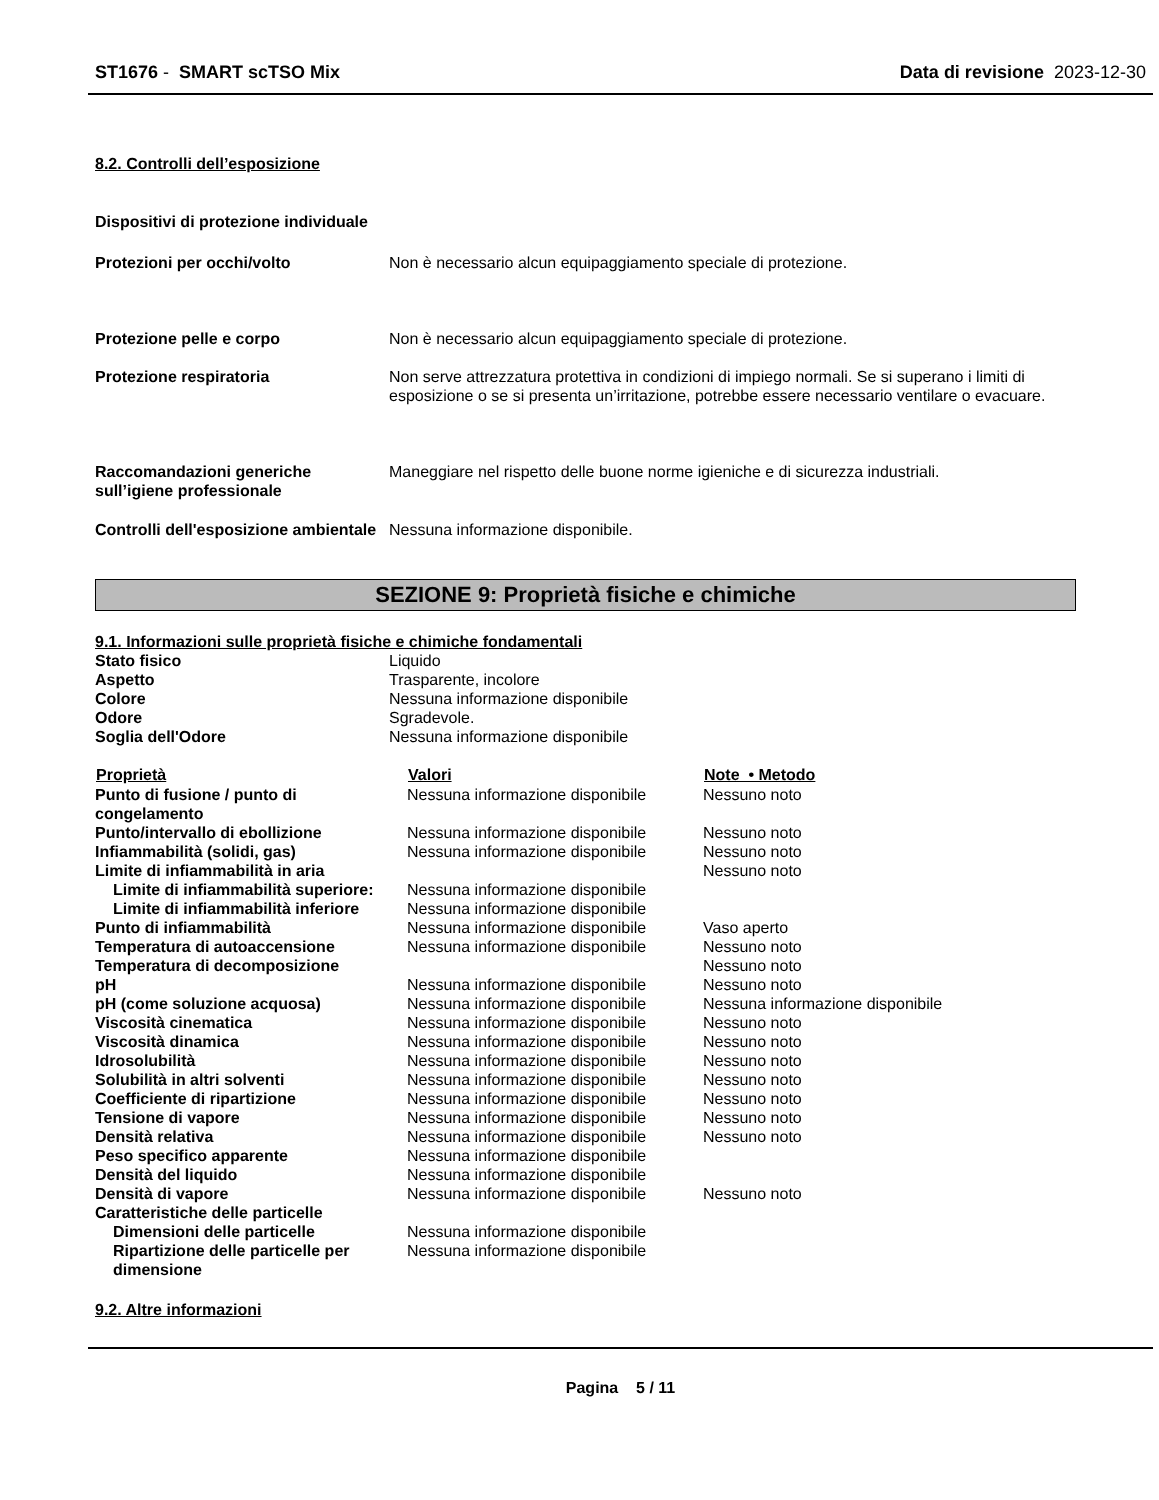ST1676 - SMART scTSO Mix Data di revisione 2023-12-30
8.2. Controlli dell’esposizione
Dispositivi di protezione individuale
| Protezioni per occhi/volto | Non è necessario alcun equipaggiamento speciale di protezione. |
| Protezione pelle e corpo | Non è necessario alcun equipaggiamento speciale di protezione. |
| Protezione respiratoria | Non serve attrezzatura protettiva in condizioni di impiego normali. Se si superano i limiti di esposizione o se si presenta un’irritazione, potrebbe essere necessario ventilare o evacuare. |
| Raccomandazioni generiche sull’igiene professionale | Maneggiare nel rispetto delle buone norme igieniche e di sicurezza industriali. |
| Controlli dell'esposizione ambientale | Nessuna informazione disponibile. |
SEZIONE 9: Proprietà fisiche e chimiche
9.1. Informazioni sulle proprietà fisiche e chimiche fondamentali
| Stato fisico | Liquido |
| Aspetto | Trasparente, incolore |
| Colore | Nessuna informazione disponibile |
| Odore | Sgradevole. |
| Soglia dell'Odore | Nessuna informazione disponibile |
| Proprietà | Valori | Note • Metodo |
| --- | --- | --- |
| Punto di fusione / punto di congelamento | Nessuna informazione disponibile | Nessuno noto |
| Punto/intervallo di ebollizione | Nessuna informazione disponibile | Nessuno noto |
| Infiammabilità (solidi, gas) | Nessuna informazione disponibile | Nessuno noto |
| Limite di infiammabilità in aria | | Nessuno noto |
| Limite di infiammabilità superiore: | Nessuna informazione disponibile | |
| Limite di infiammabilità inferiore | Nessuna informazione disponibile | |
| Punto di infiammabilità | Nessuna informazione disponibile | Vaso aperto |
| Temperatura di autoaccensione | Nessuna informazione disponibile | Nessuno noto |
| Temperatura di decomposizione | | Nessuno noto |
| pH | Nessuna informazione disponibile | Nessuno noto |
| pH (come soluzione acquosa) | Nessuna informazione disponibile | Nessuna informazione disponibile |
| Viscosità cinematica | Nessuna informazione disponibile | Nessuno noto |
| Viscosità dinamica | Nessuna informazione disponibile | Nessuno noto |
| Idrosolubilità | Nessuna informazione disponibile | Nessuno noto |
| Solubilità in altri solventi | Nessuna informazione disponibile | Nessuno noto |
| Coefficiente di ripartizione | Nessuna informazione disponibile | Nessuno noto |
| Tensione di vapore | Nessuna informazione disponibile | Nessuno noto |
| Densità relativa | Nessuna informazione disponibile | Nessuno noto |
| Peso specifico apparente | Nessuna informazione disponibile | |
| Densità del liquido | Nessuna informazione disponibile | |
| Densità di vapore | Nessuna informazione disponibile | Nessuno noto |
| Caratteristiche delle particelle | | |
| Dimensioni delle particelle | Nessuna informazione disponibile | |
| Ripartizione delle particelle per dimensione | Nessuna informazione disponibile | |
9.2. Altre informazioni
Pagina 5 / 11